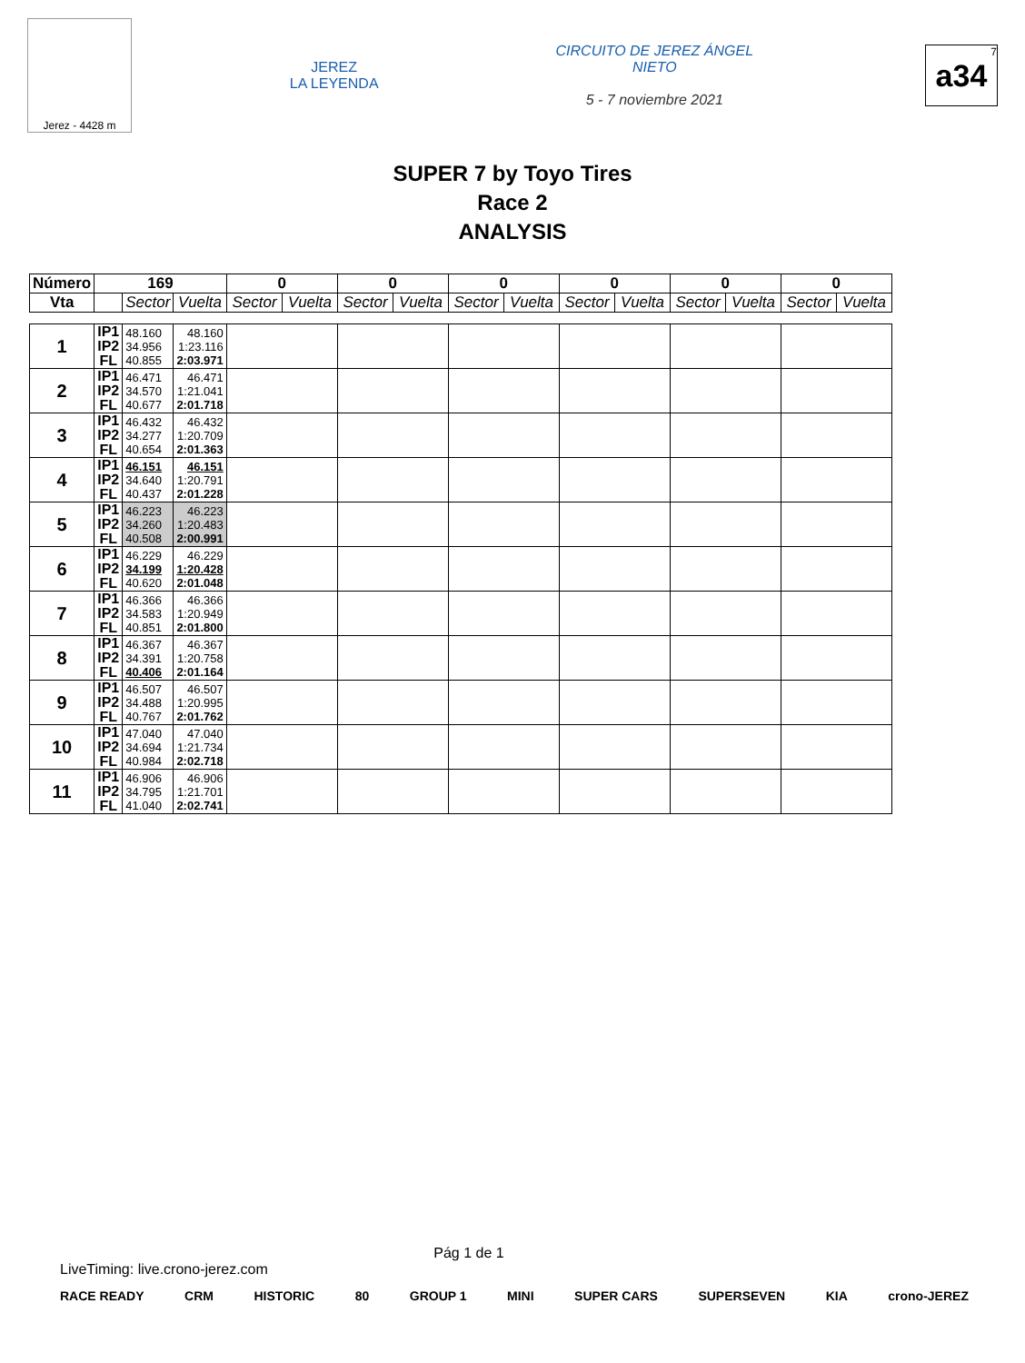Jerez - 4428 m
JEREZ
LA LEYENDA
CIRCUITO DE JEREZ ÁNGEL NIETO
5 - 7 noviembre 2021
7
a34
SUPER 7 by Toyo Tires
Race 2
ANALYSIS
| Número | 169 | | | 0 | | 0 | | 0 | | 0 | | 0 | | 0 | |
| --- | --- | --- | --- | --- | --- | --- | --- | --- | --- | --- | --- | --- | --- | --- | --- |
| Vta | | Sector | Vuelta | Sector | Vuelta | Sector | Vuelta | Sector | Vuelta | Sector | Vuelta | Sector | Vuelta | Sector | Vuelta |
| 1 | IP1 IP2 FL | 48.160 34.956 40.855 | 48.160 1:23.116 2:03.971 | | | | | | | | | | | | |
| 2 | IP1 IP2 FL | 46.471 34.570 40.677 | 46.471 1:21.041 2:01.718 | | | | | | | | | | | | |
| 3 | IP1 IP2 FL | 46.432 34.277 40.654 | 46.432 1:20.709 2:01.363 | | | | | | | | | | | | |
| 4 | IP1 IP2 FL | 46.151 34.640 40.437 | 46.151 1:20.791 2:01.228 | | | | | | | | | | | | |
| 5 | IP1 IP2 FL | 46.223 34.260 40.508 | 46.223 1:20.483 2:00.991 | | | | | | | | | | | | |
| 6 | IP1 IP2 FL | 46.229 34.199 40.620 | 46.229 1:20.428 2:01.048 | | | | | | | | | | | | |
| 7 | IP1 IP2 FL | 46.366 34.583 40.851 | 46.366 1:20.949 2:01.800 | | | | | | | | | | | | |
| 8 | IP1 IP2 FL | 46.367 34.391 40.406 | 46.367 1:20.758 2:01.164 | | | | | | | | | | | | |
| 9 | IP1 IP2 FL | 46.507 34.488 40.767 | 46.507 1:20.995 2:01.762 | | | | | | | | | | | | |
| 10 | IP1 IP2 FL | 47.040 34.694 40.984 | 47.040 1:21.734 2:02.718 | | | | | | | | | | | | |
| 11 | IP1 IP2 FL | 46.906 34.795 41.040 | 46.906 1:21.701 2:02.741 | | | | | | | | | | | | |
Pág 1 de 1
LiveTiming: live.crono-jerez.com
RACE READY CRM HISTORIC 80 GROUP 1 MINI SUPER CARS SUPERSEVEN KIA crono-JEREZ